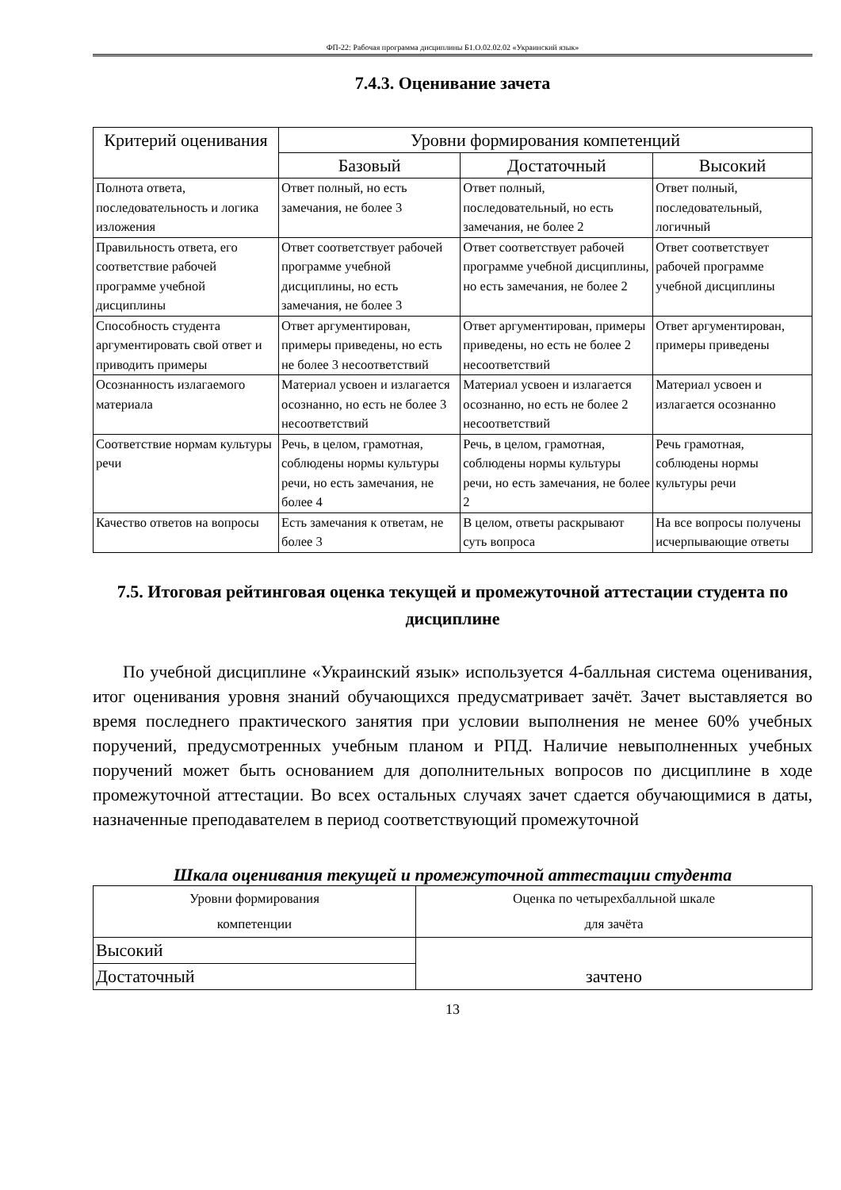ФП-22: Рабочая программа дисциплины Б1.О.02.02.02 «Украинский язык»
7.4.3. Оценивание зачета
| Критерий оценивания | Уровни формирования компетенций | | |
| --- | --- | --- | --- |
| | Базовый | Достаточный | Высокий |
| Полнота ответа, последовательность и логика изложения | Ответ полный, но есть замечания, не более 3 | Ответ полный, последовательный, но есть замечания, не более 2 | Ответ полный, последовательный, логичный |
| Правильность ответа, его соответствие рабочей программе учебной дисциплины | Ответ соответствует рабочей программе учебной дисциплины, но есть замечания, не более 3 | Ответ соответствует рабочей программе учебной дисциплины, но есть замечания, не более 2 | Ответ соответствует рабочей программе учебной дисциплины |
| Способность студента аргументировать свой ответ и приводить примеры | Ответ аргументирован, примеры приведены, но есть не более 3 несоответствий | Ответ аргументирован, примеры приведены, но есть не более 2 несоответствий | Ответ аргументирован, примеры приведены |
| Осознанность излагаемого материала | Материал усвоен и излагается осознанно, но есть не более 3 несоответствий | Материал усвоен и излагается осознанно, но есть не более 2 несоответствий | Материал усвоен и излагается осознанно |
| Соответствие нормам культуры речи | Речь, в целом, грамотная, соблюдены нормы культуры речи, но есть замечания, не более 4 | Речь, в целом, грамотная, соблюдены нормы культуры речи, но есть замечания, не более 2 | Речь грамотная, соблюдены нормы культуры речи |
| Качество ответов на вопросы | Есть замечания к ответам, не более 3 | В целом, ответы раскрывают суть вопроса | На все вопросы получены исчерпывающие ответы |
7.5. Итоговая рейтинговая оценка текущей и промежуточной аттестации студента по дисциплине
По учебной дисциплине «Украинский язык» используется 4-балльная система оценивания, итог оценивания уровня знаний обучающихся предусматривает зачёт. Зачет выставляется во время последнего практического занятия при условии выполнения не менее 60% учебных поручений, предусмотренных учебным планом и РПД. Наличие невыполненных учебных поручений может быть основанием для дополнительных вопросов по дисциплине в ходе промежуточной аттестации. Во всех остальных случаях зачет сдается обучающимися в даты, назначенные преподавателем в период соответствующий промежуточной
Шкала оценивания текущей и промежуточной аттестации студента
| Уровни формирования компетенции | Оценка по четырехбалльной шкале для зачёта |
| Высокий | зачтено |
| Достаточный | |
13